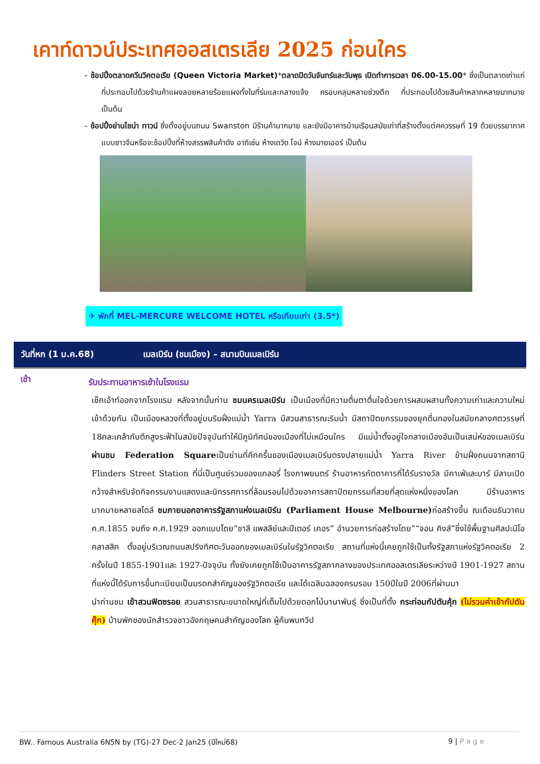เคาท์ดาวน์ประเทศออสเตรเลีย 2025 ก่อนใคร
– ช้อปปิ้งตลาดควีนวิคตอเรีย (Queen Victoria Market)*ตลาดปิดวันจันทร์และวันพุธ เปิดทำการเวลา 06.00-15.00* ซึ่งเป็นตลาดเก่าแก่ที่ประกอบไปด้วยร้านค้าแผงลอยหลายร้อยแผงทั้งในที่ร่มและกลางแจ้ง ครอบคลุมหลายช่วงตึก ที่ประกอบไปด้วยสินค้าหลากหลายมากมาย เป็นต้น
– ช้อปปิ้งย่านไชน่า ทาวน์ ซึ่งตั้งอยู่บนถนน Swanston มีร้านค้ามากมาย และยังมีอาคารบ้านเรือนสมัยเก่าที่สร้างตั้งแต่ศควรรษที่ 19 ด้วยบรรยากาศแบบชาวจีนหรือจะช้อปปิ้งที่ห้างสรรพสินค้าดัง อาทิเช่น ห้างเดวิด โจน์ ห้างมายเออร์ เป็นต้น
✈ พักที่ MEL-MERCURE WELCOME HOTEL หรือเทียบเท่า (3.5*)
วันที่หก (1 ม.ค.68) เมลเบิร์น (ชมเมือง) – สนามบินเมลเบิร์น
เช้า
รับประทานอาหารเช้าในโรงแรม
เช็คเอ้าท์ออกจากโรงแรม หลังจากนั้นท่าน ชมนครเมลเบิร์น เป็นเมืองที่มีความตื่นตาตื่นใจด้วยการผสมผสานทั้งความเก่าและความใหม่เข้าด้วยกัน เป็นเมืองหลวงที่ตั้งอยู่บนริมฝั่งแม่น้ำ Yarra มีสวนสาธารณะริมน้ำ มีสถาปัตยกรรมของยุคตื่นทองในสมัยกลางศตวรรษที่ 18คละเคล้ากับตึกสูงระฟ้าในสมัยปัจจุบันทำให้มีภูมิทัศน์ของเมืองที่ไม่เหมือนใคร มีแม่น้ำตั้งอยู่ใจกลางเมืองอันเป็นเสน่ห์ของเมลเบิร์น ผ่านชม Federation Squareเป็นย่านที่คึกครื้นของเมืองเมลเบิร์นตรงปลายแม่น้ำ Yarra River ข้ามฝั่งถนนจากสถานี Flinders Street Station ที่นี่เป็นศูนย์รวมของแกลอรี่ โรงภาพยนตร์ ร้านอาหารภัตตาคารที่ได้รับรางวัล มีคาเฟ่และบาร์ มีลานเปิดกว้างสำหรับจัดกิจกรรมงานแสดงและนิทรรศการที่ล้อมรอบไปด้วยอาคารสถาปัตยกรรมที่สวยที่สุดแห่งหนึ่งของโลก มีร้านอาหารมากมายหลายสไตล์ ชมภายนอกอาคารรัฐสภาแห่งเมลเบิร์น (Parliament House Melbourne) ก่อสร้างขึ้น ณเดือนธันวาคม ค.ศ.1855 จนถึง ค.ศ.1929 ออกแบบโดย“ชาลี แพสลีย์และปีเตอร์ เคอร” อำนวยการก่อสร้างโดย”“จอน คิงส์”ซึ่งใช้พื้นฐานศิลปะนีโอคลาสสิค ตั้งอยู่บริเวณถนนสปริงทิศตะวันออกของเมลเบิร์นในรัฐวิคตอเรีย สถานที่แห่งนี้เคยถูกใช้เป็นทั้งรัฐสภาแห่งรัฐวิคตอเรีย 2 ครั้งในปี 1855-1901และ 1927-ปัจจุบัน ทั้งยังเคยถูกใช้เป็นอาคารรัฐสภากลางของประเทศออสเตรเลียระหว่างปี 1901-1927 สถานที่แห่งนี้ได้รับการขึ้นทะเบียนเป็นมรดกสำคัญของรัฐวิคตอเรีย และได้เฉลิมฉลองครบรอบ 150ปีในปี 2006ที่ผ่านมา
นำท่านชม เข้าสวนฟิตซรอย สวนสาธารณะขนาดใหญ่ที่เต็มไปด้วยดอกไม้นานาพันธุ์ ซึ่งเป็นที่ตั้ง กระท่อมกัปตันคุ้ก (ไม่รวมค่าเข้ากัปตันคุ๊ก) บ้านพักของนักสำรวจชาวอังกฤษคนสำคัญของโลก ผู้ค้นพบทวีป
BW.. Famous Australia 6N5N by (TG)-27 Dec-2 Jan25 (ปีใหม่68) 9 | P a g e